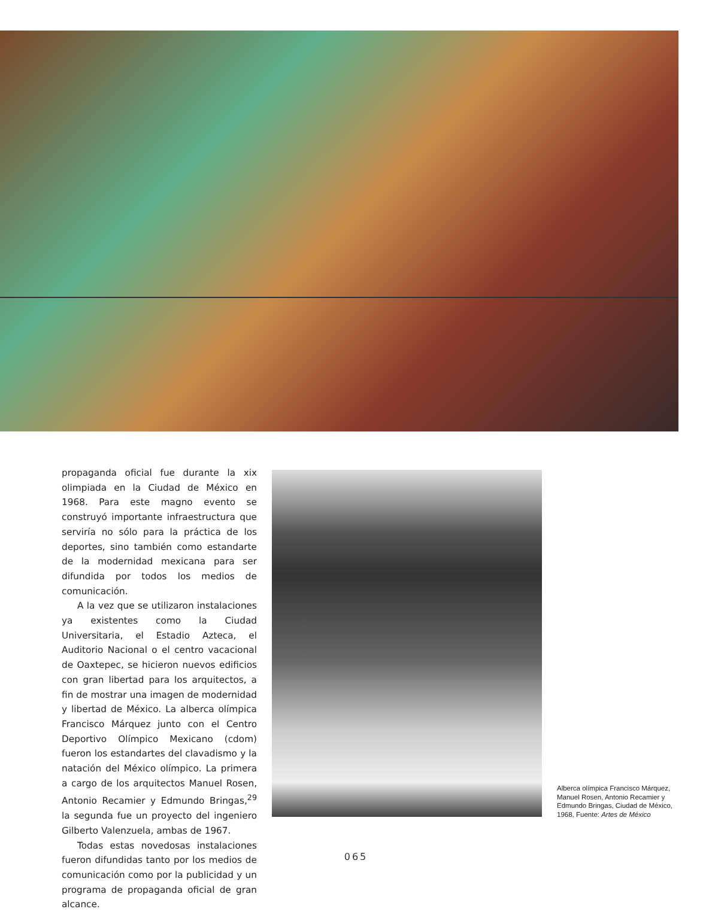propaganda oficial fue durante la xix olimpiada en la Ciudad de México en 1968. Para este magno evento se construyó importante infraestructura que serviría no sólo para la práctica de los deportes, sino también como estandarte de la modernidad mexicana para ser difundida por todos los medios de comunicación.
A la vez que se utilizaron instalaciones ya existentes como la Ciudad Universitaria, el Estadio Azteca, el Auditorio Nacional o el centro vacacional de Oaxtepec, se hicieron nuevos edificios con gran libertad para los arquitectos, a fin de mostrar una imagen de modernidad y libertad de México. La alberca olímpica Francisco Márquez junto con el Centro Deportivo Olímpico Mexicano (cdom) fueron los estandartes del clavadismo y la natación del México olímpico. La primera a cargo de los arquitectos Manuel Rosen, Antonio Recamier y Edmundo Bringas,<sup>29</sup> la segunda fue un proyecto del ingeniero Gilberto Valenzuela, ambas de 1967.
Todas estas novedosas instalaciones fueron difundidas tanto por los medios de comunicación como por la publicidad y un programa de propaganda oficial de gran alcance.
Alberca olímpica Francisco Márquez, Manuel Rosen, Antonio Recamier y Edmundo Bringas, Ciudad de México, 1968, Fuente: Artes de México
065